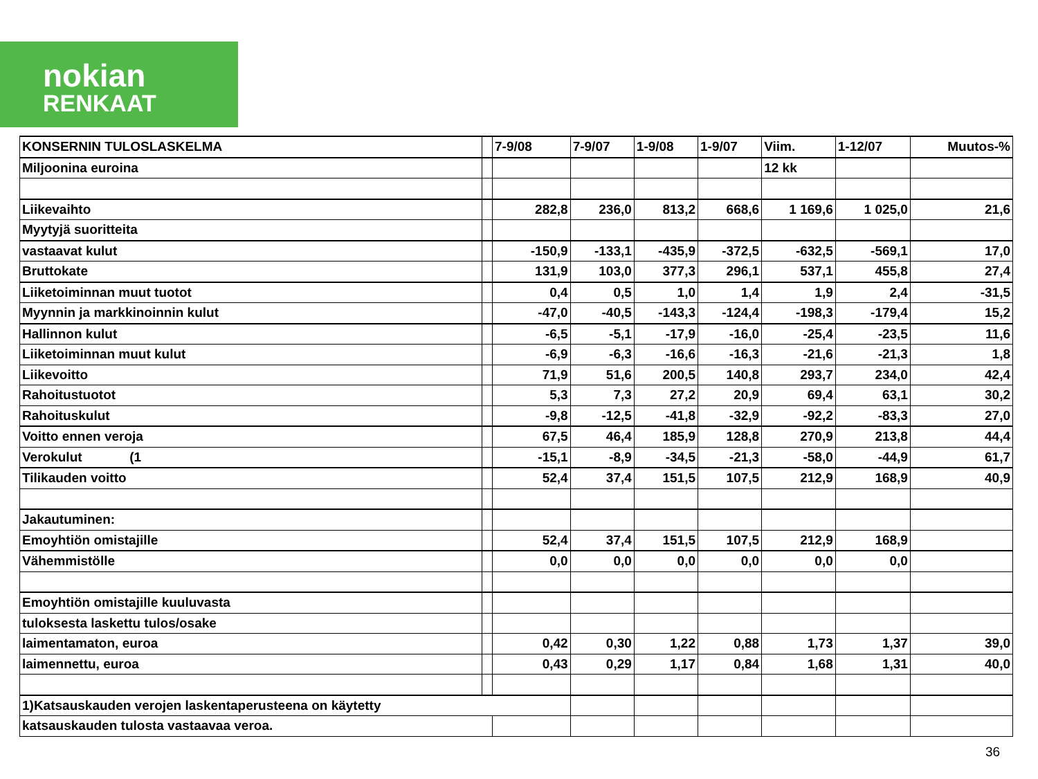nokian
RENKAAT
| KONSERNIN TULOSLASKELMA | | 7-9/08 | 7-9/07 | 1-9/08 | 1-9/07 | Viim. | 1-12/07 | Muutos-% |
| Miljoonina euroina | | | | | | 12 kk | | |
| Liikevaihto | | 282,8 | 236,0 | 813,2 | 668,6 | 1 169,6 | 1 025,0 | 21,6 |
| Myytyjä suoritteita | | | | | | | | |
| vastaavat kulut | | -150,9 | -133,1 | -435,9 | -372,5 | -632,5 | -569,1 | 17,0 |
| Bruttokate | | 131,9 | 103,0 | 377,3 | 296,1 | 537,1 | 455,8 | 27,4 |
| Liiketoiminnan muut tuotot | | 0,4 | 0,5 | 1,0 | 1,4 | 1,9 | 2,4 | -31,5 |
| Myynnin ja markkinoinnin kulut | | -47,0 | -40,5 | -143,3 | -124,4 | -198,3 | -179,4 | 15,2 |
| Hallinnon kulut | | -6,5 | -5,1 | -17,9 | -16,0 | -25,4 | -23,5 | 11,6 |
| Liiketoiminnan muut kulut | | -6,9 | -6,3 | -16,6 | -16,3 | -21,6 | -21,3 | 1,8 |
| Liikevoitto | | 71,9 | 51,6 | 200,5 | 140,8 | 293,7 | 234,0 | 42,4 |
| Rahoitustuotot | | 5,3 | 7,3 | 27,2 | 20,9 | 69,4 | 63,1 | 30,2 |
| Rahoituskulut | | -9,8 | -12,5 | -41,8 | -32,9 | -92,2 | -83,3 | 27,0 |
| Voitto ennen veroja | | 67,5 | 46,4 | 185,9 | 128,8 | 270,9 | 213,8 | 44,4 |
| Verokulut (1 | | -15,1 | -8,9 | -34,5 | -21,3 | -58,0 | -44,9 | 61,7 |
| Tilikauden voitto | | 52,4 | 37,4 | 151,5 | 107,5 | 212,9 | 168,9 | 40,9 |
| Jakautuminen: | | | | | | | | |
| Emoyhtiön omistajille | | 52,4 | 37,4 | 151,5 | 107,5 | 212,9 | 168,9 | |
| Vähemmistölle | | 0,0 | 0,0 | 0,0 | 0,0 | 0,0 | 0,0 | |
| Emoyhtiön omistajille kuuluvasta | | | | | | | | |
| tuloksesta laskettu tulos/osake | | | | | | | | |
| laimentamaton, euroa | | 0,42 | 0,30 | 1,22 | 0,88 | 1,73 | 1,37 | 39,0 |
| laimennettu, euroa | | 0,43 | 0,29 | 1,17 | 0,84 | 1,68 | 1,31 | 40,0 |
| 1)Katsauskauden verojen laskentaperusteena on käytetty | | | | | | | | |
| katsauskauden tulosta vastaavaa veroa. | | | | | | | | |
36